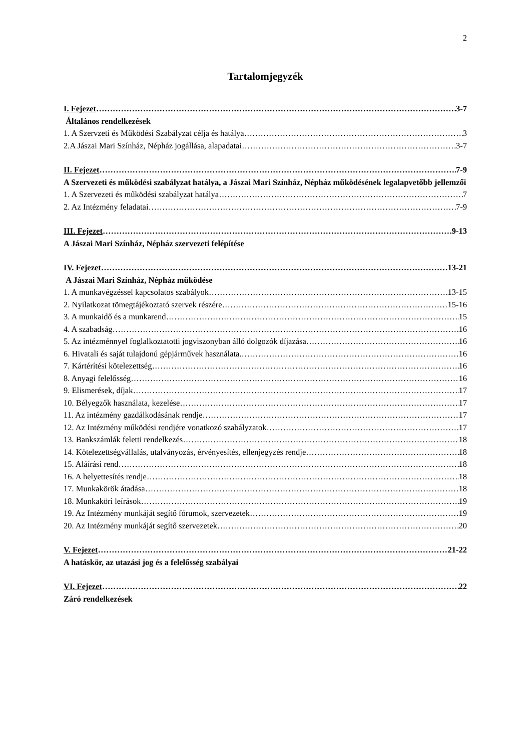2
Tartalomjegyzék
I. Fejezet 3-7
Általános rendelkezések
1. A Szervzeti és Működési Szabályzat célja és hatálya 3
2.A Jászai Mari Színház, Népház jogállása, alapadatai 3-7
II. Fejezet 7-9
A Szervezeti és működési szabályzat hatálya, a Jászai Mari Színház, Népház működésének legalapvetőbb jellemzői
1. A Szervezeti és működési szabályzat hatálya 7
2. Az Intézmény feladatai 7-9
III. Fejezet 9-13
A Jászai Mari Színház, Népház szervezeti felépítése
IV. Fejezet 13-21
A Jászai Mari Színház, Népház működése
1. A munkavégzéssel kapcsolatos szabályok 13-15
2. Nyilatkozat tömegtájékoztató szervek részére 15-16
3. A munkaidő és a munkarend 15
4. A szabadság 16
5. Az intézménnyel foglalkoztatotti jogviszonyban álló dolgozók díjazása 16
6. Hivatali és saját tulajdonú gépjárművek használata. 16
7. Kártérítési kötelezettség 16
8. Anyagi felelősség 16
9. Elismerések, díjak 17
10. Bélyegzők használata, kezelése 17
11. Az intézmény gazdálkodásának rendje 17
12. Az Intézmény működési rendjére vonatkozó szabályzatok 17
13. Bankszámlák feletti rendelkezés 18
14. Kötelezettségvállalás, utalványozás, érvényesítés, ellenjegyzés rendje 18
15. Aláírási rend 18
16. A helyettesítés rendje 18
17. Munkakörök átadása 18
18. Munkaköri leírások 19
19. Az Intézmény munkáját segítő fórumok, szervezetek 19
20. Az Intézmény munkáját segítő szervezetek 20
V. Fejezet 21-22
A hatáskör, az utazási jog és a felelősség szabályai
VI. Fejezet 22
Záró rendelkezések